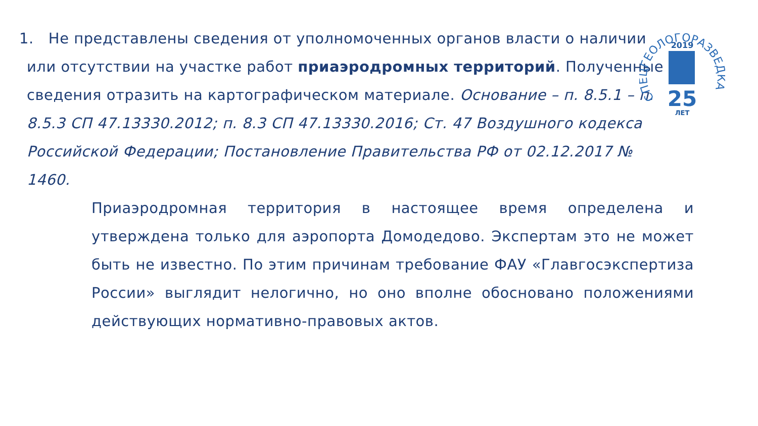СПЕЦГЕОЛОГОРАЗВЕДКА
2019
25
ЛЕТ
1. Не представлены сведения от уполномоченных органов власти о наличии или отсутствии на участке работ приаэродромных территорий. Полученные сведения отразить на картографическом материале. Основание – п. 8.5.1 – п. 8.5.3 СП 47.13330.2012; п. 8.3 СП 47.13330.2016; Ст. 47 Воздушного кодекса Российской Федерации; Постановление Правительства РФ от 02.12.2017 № 1460.
Приаэродромная территория в настоящее время определена и утверждена только для аэропорта Домодедово. Экспертам это не может быть не известно. По этим причинам требование ФАУ «Главгосэкспертиза России» выглядит нелогично, но оно вполне обосновано положениями действующих нормативно-правовых актов.